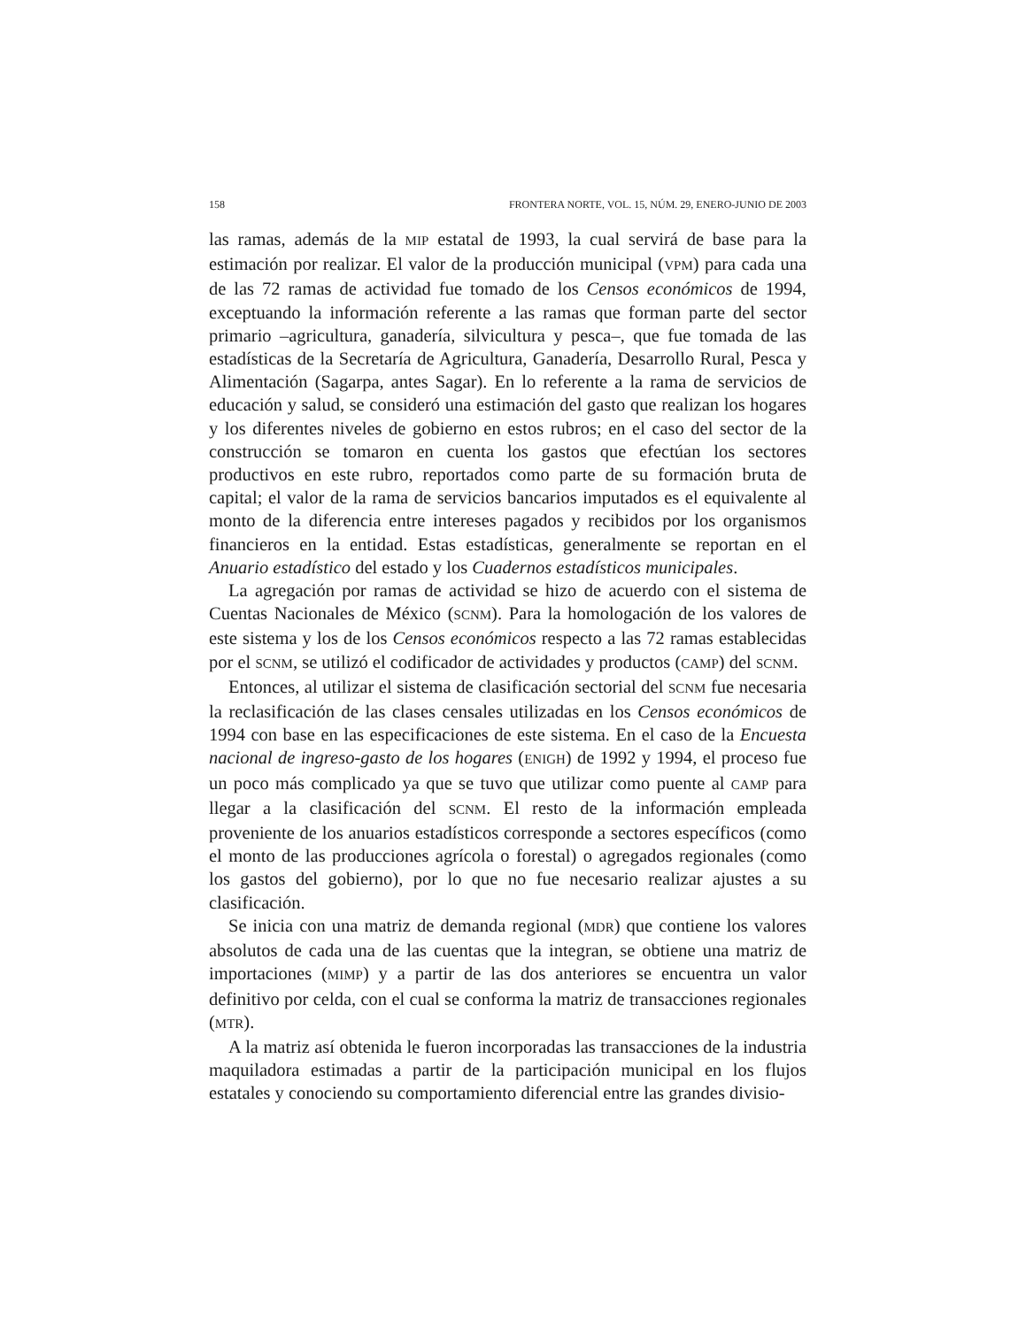158 FRONTERA NORTE, VOL. 15, NÚM. 29, ENERO-JUNIO DE 2003
las ramas, además de la MIP estatal de 1993, la cual servirá de base para la estimación por realizar. El valor de la producción municipal (VPM) para cada una de las 72 ramas de actividad fue tomado de los Censos económicos de 1994, exceptuando la información referente a las ramas que forman parte del sector primario –agricultura, ganadería, silvicultura y pesca–, que fue tomada de las estadísticas de la Secretaría de Agricultura, Ganadería, Desarrollo Rural, Pesca y Alimentación (Sagarpa, antes Sagar). En lo referente a la rama de servicios de educación y salud, se consideró una estimación del gasto que realizan los hogares y los diferentes niveles de gobierno en estos rubros; en el caso del sector de la construcción se tomaron en cuenta los gastos que efectúan los sectores productivos en este rubro, reportados como parte de su formación bruta de capital; el valor de la rama de servicios bancarios imputados es el equivalente al monto de la diferencia entre intereses pagados y recibidos por los organismos financieros en la entidad. Estas estadísticas, generalmente se reportan en el Anuario estadístico del estado y los Cuadernos estadísticos municipales.
La agregación por ramas de actividad se hizo de acuerdo con el sistema de Cuentas Nacionales de México (SCNM). Para la homologación de los valores de este sistema y los de los Censos económicos respecto a las 72 ramas establecidas por el SCNM, se utilizó el codificador de actividades y productos (CAMP) del SCNM.
Entonces, al utilizar el sistema de clasificación sectorial del SCNM fue necesaria la reclasificación de las clases censales utilizadas en los Censos económicos de 1994 con base en las especificaciones de este sistema. En el caso de la Encuesta nacional de ingreso-gasto de los hogares (ENIGH) de 1992 y 1994, el proceso fue un poco más complicado ya que se tuvo que utilizar como puente al CAMP para llegar a la clasificación del SCNM. El resto de la información empleada proveniente de los anuarios estadísticos corresponde a sectores específicos (como el monto de las producciones agrícola o forestal) o agregados regionales (como los gastos del gobierno), por lo que no fue necesario realizar ajustes a su clasificación.
Se inicia con una matriz de demanda regional (MDR) que contiene los valores absolutos de cada una de las cuentas que la integran, se obtiene una matriz de importaciones (MIMP) y a partir de las dos anteriores se encuentra un valor definitivo por celda, con el cual se conforma la matriz de transacciones regionales (MTR).
A la matriz así obtenida le fueron incorporadas las transacciones de la industria maquiladora estimadas a partir de la participación municipal en los flujos estatales y conociendo su comportamiento diferencial entre las grandes divisio-